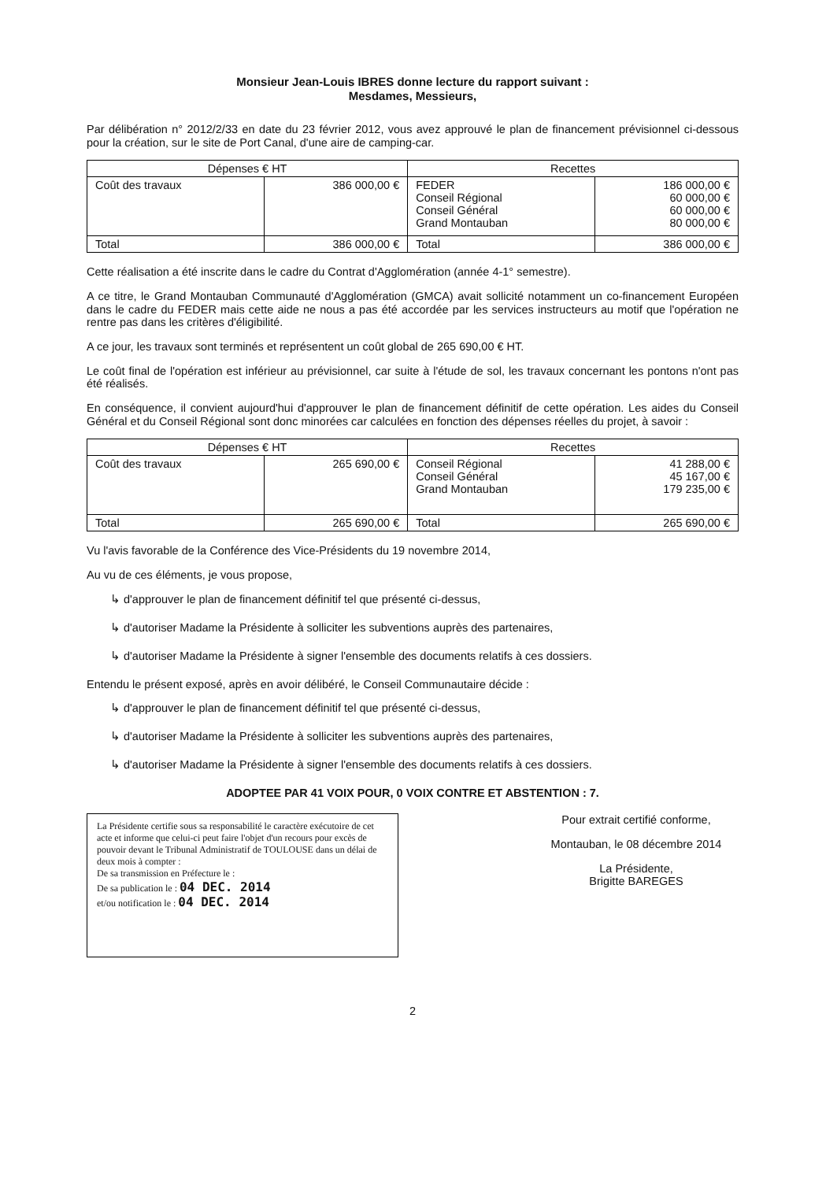Monsieur Jean-Louis IBRES donne lecture du rapport suivant :
Mesdames, Messieurs,
Par délibération n° 2012/2/33 en date du 23 février 2012, vous avez approuvé le plan de financement prévisionnel ci-dessous pour la création, sur le site de Port Canal, d'une aire de camping-car.
| Dépenses € HT | | Recettes | |
| --- | --- | --- | --- |
| Coût des travaux | 386 000,00 € | FEDER Conseil Régional Conseil Général Grand Montauban | 186 000,00 € 60 000,00 € 60 000,00 € 80 000,00 € |
| Total | 386 000,00 € | Total | 386 000,00 € |
Cette réalisation a été inscrite dans le cadre du Contrat d'Agglomération (année 4-1° semestre).
A ce titre, le Grand Montauban Communauté d'Agglomération (GMCA) avait sollicité notamment un co-financement Européen dans le cadre du FEDER mais cette aide ne nous a pas été accordée par les services instructeurs au motif que l'opération ne rentre pas dans les critères d'éligibilité.
A ce jour, les travaux sont terminés et représentent un coût global de 265 690,00 € HT.
Le coût final de l'opération est inférieur au prévisionnel, car suite à l'étude de sol, les travaux concernant les pontons n'ont pas été réalisés.
En conséquence, il convient aujourd'hui d'approuver le plan de financement définitif de cette opération. Les aides du Conseil Général et du Conseil Régional sont donc minorées car calculées en fonction des dépenses réelles du projet, à savoir :
| Dépenses € HT | | Recettes | |
| --- | --- | --- | --- |
| Coût des travaux | 265 690,00 € | Conseil Régional Conseil Général Grand Montauban | 41 288,00 € 45 167,00 € 179 235,00 € |
| Total | 265 690,00 € | Total | 265 690,00 € |
Vu l'avis favorable de la Conférence des Vice-Présidents du 19 novembre 2014,
Au vu de ces éléments, je vous propose,
↳ d'approuver le plan de financement définitif tel que présenté ci-dessus,
↳ d'autoriser Madame la Présidente à solliciter les subventions auprès des partenaires,
↳ d'autoriser Madame la Présidente à signer l'ensemble des documents relatifs à ces dossiers.
Entendu le présent exposé, après en avoir délibéré, le Conseil Communautaire décide :
↳ d'approuver le plan de financement définitif tel que présenté ci-dessus,
↳ d'autoriser Madame la Présidente à solliciter les subventions auprès des partenaires,
↳ d'autoriser Madame la Présidente à signer l'ensemble des documents relatifs à ces dossiers.
ADOPTEE PAR 41 VOIX POUR, 0 VOIX CONTRE ET ABSTENTION : 7.
La Présidente certifie sous sa responsabilité le caractère exécutoire de cet acte et informe que celui-ci peut faire l'objet d'un recours pour excès de pouvoir devant le Tribunal Administratif de TOULOUSE dans un délai de deux mois à compter :
De sa transmission en Préfecture le :
De sa publication le : 04 DEC. 2014
et/ou notification le : 04 DEC. 2014
Pour extrait certifié conforme,
Montauban, le 08 décembre 2014
La Présidente,
Brigitte BAREGES
2